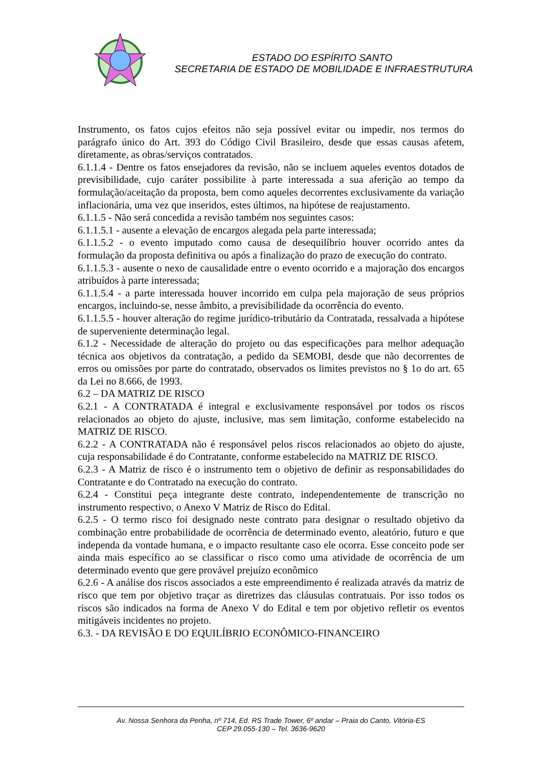ESTADO DO ESPÍRITO SANTO
SECRETARIA DE ESTADO DE MOBILIDADE E INFRAESTRUTURA
Instrumento, os fatos cujos efeitos não seja possível evitar ou impedir, nos termos do parágrafo único do Art. 393 do Código Civil Brasileiro, desde que essas causas afetem, diretamente, as obras/serviços contratados.
6.1.1.4 - Dentre os fatos ensejadores da revisão, não se incluem aqueles eventos dotados de previsibilidade, cujo caráter possibilite à parte interessada a sua aferição ao tempo da formulação/aceitação da proposta, bem como aqueles decorrentes exclusivamente da variação inflacionária, uma vez que inseridos, estes últimos, na hipótese de reajustamento.
6.1.1.5 - Não será concedida a revisão também nos seguintes casos:
6.1.1.5.1 - ausente a elevação de encargos alegada pela parte interessada;
6.1.1.5.2 - o evento imputado como causa de desequilíbrio houver ocorrido antes da formulação da proposta definitiva ou após a finalização do prazo de execução do contrato.
6.1.1.5.3 - ausente o nexo de causalidade entre o evento ocorrido e a majoração dos encargos atribuídos à parte interessada;
6.1.1.5.4 - a parte interessada houver incorrido em culpa pela majoração de seus próprios encargos, incluindo-se, nesse âmbito, a previsibilidade da ocorrência do evento.
6.1.1.5.5 - houver alteração do regime jurídico-tributário da Contratada, ressalvada a hipótese de superveniente determinação legal.
6.1.2 - Necessidade de alteração do projeto ou das especificações para melhor adequação técnica aos objetivos da contratação, a pedido da SEMOBI, desde que não decorrentes de erros ou omissões por parte do contratado, observados os limites previstos no § 1o do art. 65 da Lei no 8.666, de 1993.
6.2 – DA MATRIZ DE RISCO
6.2.1 - A CONTRATADA é integral e exclusivamente responsável por todos os riscos relacionados ao objeto do ajuste, inclusive, mas sem limitação, conforme estabelecido na MATRIZ DE RISCO.
6.2.2 - A CONTRATADA não é responsável pelos riscos relacionados ao objeto do ajuste, cuja responsabilidade é do Contratante, conforme estabelecido na MATRIZ DE RISCO.
6.2.3 - A Matriz de risco é o instrumento tem o objetivo de definir as responsabilidades do Contratante e do Contratado na execução do contrato.
6.2.4 - Constitui peça integrante deste contrato, independentemente de transcrição no instrumento respectivo, o Anexo V Matriz de Risco do Edital.
6.2.5 - O termo risco foi designado neste contrato para designar o resultado objetivo da combinação entre probabilidade de ocorrência de determinado evento, aleatório, futuro e que independa da vontade humana, e o impacto resultante caso ele ocorra. Esse conceito pode ser ainda mais específico ao se classificar o risco como uma atividade de ocorrência de um determinado evento que gere provável prejuízo econômico
6.2.6 - A análise dos riscos associados a este empreendimento é realizada através da matriz de risco que tem por objetivo traçar as diretrizes das cláusulas contratuais. Por isso todos os riscos são indicados na forma de Anexo V do Edital e tem por objetivo refletir os eventos mitigáveis incidentes no projeto.
6.3. - DA REVISÃO E DO EQUILÍBRIO ECONÔMICO-FINANCEIRO
Av. Nossa Senhora da Penha, nº 714, Ed. RS Trade Tower, 6º andar – Praia do Canto, Vitória-ES
CEP 29.055-130 – Tel. 3636-9620